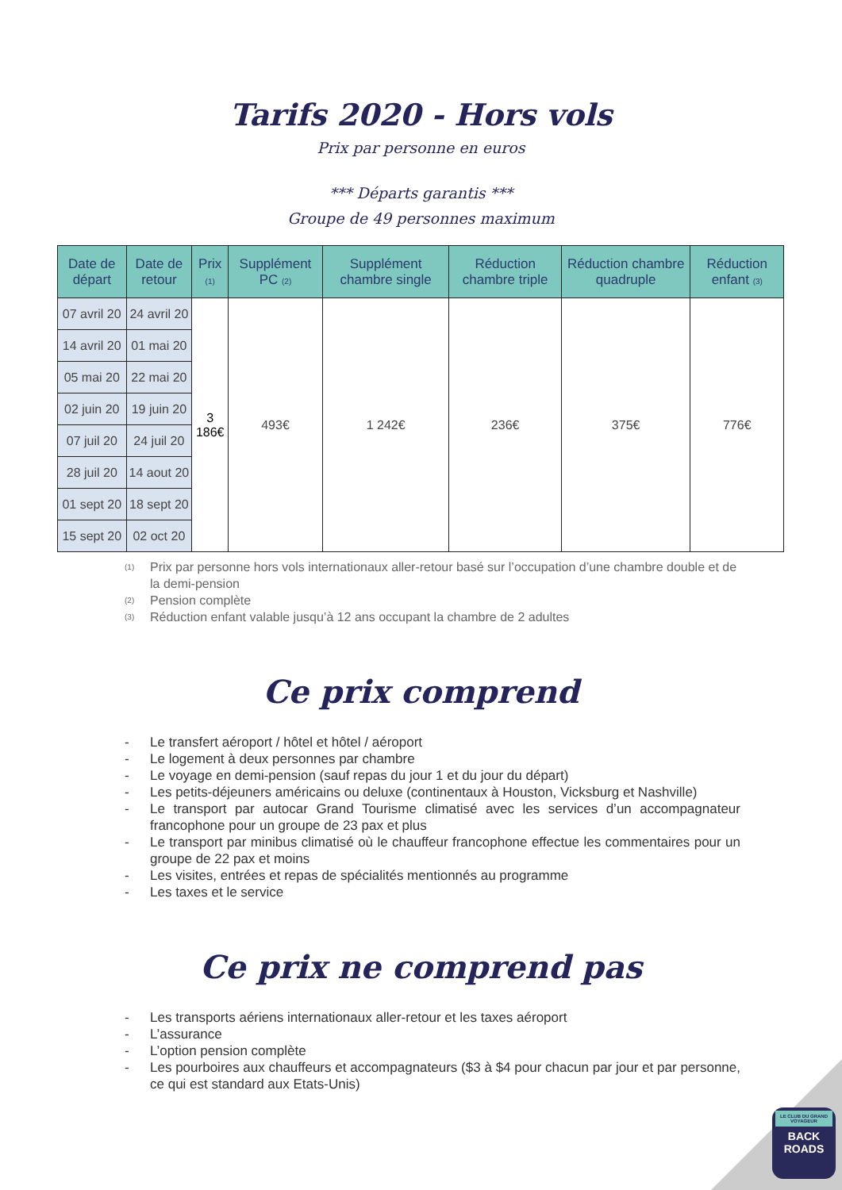Tarifs 2020 - Hors vols
Prix par personne en euros
*** Départs garantis ***
Groupe de 49 personnes maximum
| Date de départ | Date de retour | Prix (1) | Supplément PC (2) | Supplément chambre single | Réduction chambre triple | Réduction chambre quadruple | Réduction enfant (3) |
| --- | --- | --- | --- | --- | --- | --- | --- |
| 07 avril 20 | 24 avril 20 | 3 186€ | 493€ | 1 242€ | 236€ | 375€ | 776€ |
| 14 avril 20 | 01 mai 20 | | | | | | |
| 05 mai 20 | 22 mai 20 | | | | | | |
| 02 juin 20 | 19 juin 20 | | | | | | |
| 07 juil 20 | 24 juil 20 | | | | | | |
| 28 juil 20 | 14 aout 20 | | | | | | |
| 01 sept 20 | 18 sept 20 | | | | | | |
| 15 sept 20 | 02 oct 20 | | | | | | |
(1)
Prix par personne hors vols internationaux aller-retour basé sur l’occupation d’une chambre double et de la demi-pension
(2)
Pension complète
(3)
Réduction enfant valable jusqu’à 12 ans occupant la chambre de 2 adultes
Ce prix comprend
- Le transfert aéroport / hôtel et hôtel / aéroport
- Le logement à deux personnes par chambre
- Le voyage en demi-pension (sauf repas du jour 1 et du jour du départ)
- Les petits-déjeuners américains ou deluxe (continentaux à Houston, Vicksburg et Nashville)
- Le transport par autocar Grand Tourisme climatisé avec les services d’un accompagnateur francophone pour un groupe de 23 pax et plus
- Le transport par minibus climatisé où le chauffeur francophone effectue les commentaires pour un groupe de 22 pax et moins
- Les visites, entrées et repas de spécialités mentionnés au programme
- Les taxes et le service
Ce prix ne comprend pas
- Les transports aériens internationaux aller-retour et les taxes aéroport
- L’assurance
- L’option pension complète
- Les pourboires aux chauffeurs et accompagnateurs ($3 à $4 pour chacun par jour et par personne, ce qui est standard aux Etats-Unis)
LE CLUB DU GRAND VOYAGEUR
BACK
ROADS